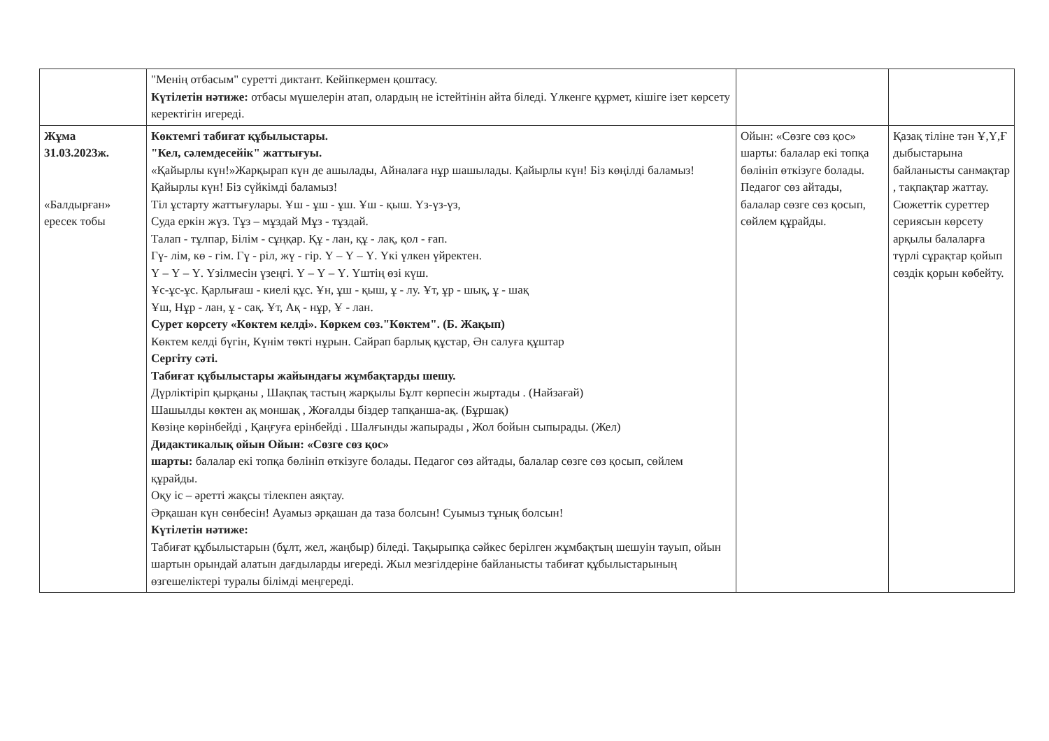| | "Менің отбасым" суретті диктант. Кейіпкермен қоштасу. Күтілетін нәтиже: отбасы мүшелерін атап, олардың не істейтінін айта біледі. Үлкенге құрмет, кішіге ізет көрсету керектігін игереді. | | |
| Жұма 31.03.2023ж. «Балдырған» ересек тобы | Көктемгі табиғат құбылыстары. "Кел, сәлемдесейік" жаттығуы. «Қайырлы күн!»Жарқырап күн де ашылады, Айналаға нұр шашылады. Қайырлы күн! Біз көңілді баламыз! Қайырлы күн! Біз сүйкімді баламыз! Тіл ұстарту жаттығулары. Ұш - ұш - ұш. Ұш - қыш. Үз-үз-үз, Суда еркін жүз. Тұз – мұздай Мұз - тұздай. Талап - тұлпар, Білім - сұңқар. Құ - лан, құ - лақ, қол - ғап. Гү- лім, кө - гім. Гү - ріл, жү - гір. Ү – Ү – Ү. Үкі үлкен үйректен. Ү – Ү – Ү. Үзілмесін үзеңгі. Ү – Ү – Ү. Үштің өзі күш. Ұс-ұс-ұс. Қарлығаш - киелі құс. Ұн, ұш - қыш, ұ - лу. Ұт, ұр - шық, ұ - шақ Ұш, Нұр - лан, ұ - сақ. Ұт, Ақ - нұр, Ұ - лан. Сурет көрсету «Көктем келді». Көркем сөз."Көктем". (Б. Жақып) Көктем келді бүгін, Күнім төкті нұрын. Сайрап барлық құстар, Ән салуға құштар Сергіту сәті. Табиғат құбылыстары жайындағы жұмбақтарды шешу. Дүрліктіріп қырқаны , Шақпақ тастың жарқылы Бұлт көрпесін жыртады . (Найзағай) Шашылды көктен ақ моншақ , Жоғалды біздер тапқанша-ақ. (Бұршақ) Көзіңе көрінбейді , Қаңғуға ерінбейді . Шалғынды жапырады , Жол бойын сыпырады. (Жел) Дидактикалық ойын Ойын: «Сөзге сөз қос» шарты: балалар екі топқа бөлініп өткізуге болады. Педагог сөз айтады, балалар сөзге сөз қосып, сөйлем құрайды. Оқу іс – әретті жақсы тілекпен аяқтау. Әрқашан күн сөнбесін! Ауамыз әрқашан да таза болсын! Суымыз тұнық болсын! Күтілетін нәтиже: Табиғат құбылыстарын (бұлт, жел, жаңбыр) біледі. Тақырыпқа сәйкес берілген жұмбақтың шешуін тауып, ойын шартын орындай алатын дағдыларды игереді. Жыл мезгілдеріне байланысты табиғат құбылыстарының өзгешеліктері туралы білімді меңгереді. | Ойын: «Сөзге сөз қос» шарты: балалар екі топқа бөлініп өткізуге болады. Педагог сөз айтады, балалар сөзге сөз қосып, сөйлем құрайды. | Қазақ тіліне тән Ұ,Ү,Ғ дыбыстарына байланысты санмақтар , тақпақтар жаттау. Сюжеттік суреттер сериясын көрсету арқылы балаларға түрлі сұрақтар қойып сөздік қорын көбейту. |